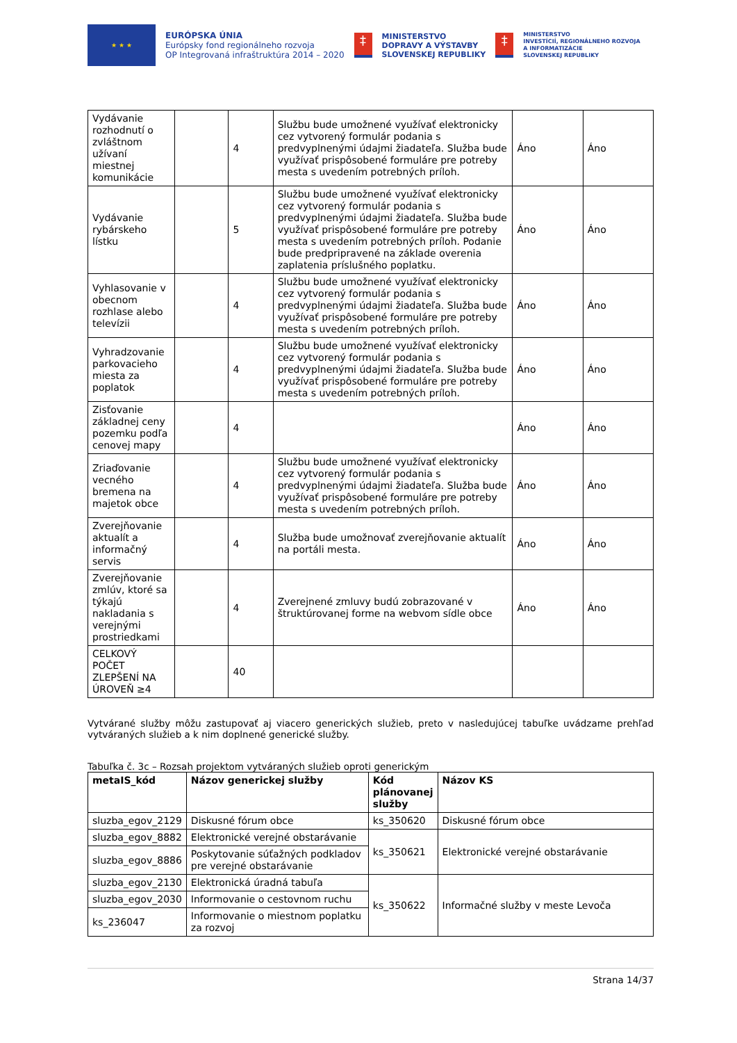★ ★ ★
EURÓPSKA ÚNIA
Európsky fond regionálneho rozvoja
OP Integrovaná infraštruktúra 2014 – 2020
‡
MINISTERSTVO
DOPRAVY A VÝSTAVBY
SLOVENSKEJ REPUBLIKY
‡
MINISTERSTVO
INVESTÍCIÍ, REGIONÁLNEHO ROZVOJA
A INFORMATIZÁCIE
SLOVENSKEJ REPUBLIKY
| Vydávanie rozhodnutí o zvláštnom užívaní miestnej komunikácie | | 4 | Službu bude umožnené využívať elektronicky cez vytvorený formulár podania s predvyplnenými údajmi žiadateľa. Služba bude využívať prispôsobené formuláre pre potreby mesta s uvedením potrebných príloh. | Áno | Áno |
| Vydávanie rybárskeho lístku | | 5 | Službu bude umožnené využívať elektronicky cez vytvorený formulár podania s predvyplnenými údajmi žiadateľa. Služba bude využívať prispôsobené formuláre pre potreby mesta s uvedením potrebných príloh. Podanie bude predpripravené na základe overenia zaplatenia príslušného poplatku. | Áno | Áno |
| Vyhlasovanie v obecnom rozhlase alebo televízii | | 4 | Službu bude umožnené využívať elektronicky cez vytvorený formulár podania s predvyplnenými údajmi žiadateľa. Služba bude využívať prispôsobené formuláre pre potreby mesta s uvedením potrebných príloh. | Áno | Áno |
| Vyhradzovanie parkovacieho miesta za poplatok | | 4 | Službu bude umožnené využívať elektronicky cez vytvorený formulár podania s predvyplnenými údajmi žiadateľa. Služba bude využívať prispôsobené formuláre pre potreby mesta s uvedením potrebných príloh. | Áno | Áno |
| Zisťovanie základnej ceny pozemku podľa cenovej mapy | | 4 | | Áno | Áno |
| Zriaďovanie vecného bremena na majetok obce | | 4 | Službu bude umožnené využívať elektronicky cez vytvorený formulár podania s predvyplnenými údajmi žiadateľa. Služba bude využívať prispôsobené formuláre pre potreby mesta s uvedením potrebných príloh. | Áno | Áno |
| Zverejňovanie aktualít a informačný servis | | 4 | Služba bude umožnovať zverejňovanie aktualít na portáli mesta. | Áno | Áno |
| Zverejňovanie zmlúv, ktoré sa týkajú nakladania s verejnými prostriedkami | | 4 | Zverejnené zmluvy budú zobrazované v štruktúrovanej forme na webvom sídle obce | Áno | Áno |
| CELKOVÝ POČET ZLEPŠENÍ NA ÚROVEŇ ≥4 | | 40 | | | |
Vytvárané služby môžu zastupovať aj viacero generických služieb, preto v nasledujúcej tabuľke uvádzame prehľad vytváraných služieb a k nim doplnené generické služby.
Tabuľka č. 3c – Rozsah projektom vytváraných služieb oproti generickým
| metaIS_kód | Názov generickej služby | Kód plánovanej služby | Názov KS |
| --- | --- | --- | --- |
| sluzba_egov_2129 | Diskusné fórum obce | ks_350620 | Diskusné fórum obce |
| sluzba_egov_8882 | Elektronické verejné obstarávanie | ks_350621 | Elektronické verejné obstarávanie |
| sluzba_egov_8886 | Poskytovanie súťažných podkladov pre verejné obstarávanie | | |
| sluzba_egov_2130 | Elektronická úradná tabuľa | ks_350622 | Informačné služby v meste Levoča |
| sluzba_egov_2030 | Informovanie o cestovnom ruchu | | |
| ks_236047 | Informovanie o miestnom poplatku za rozvoj | | |
Strana 14/37